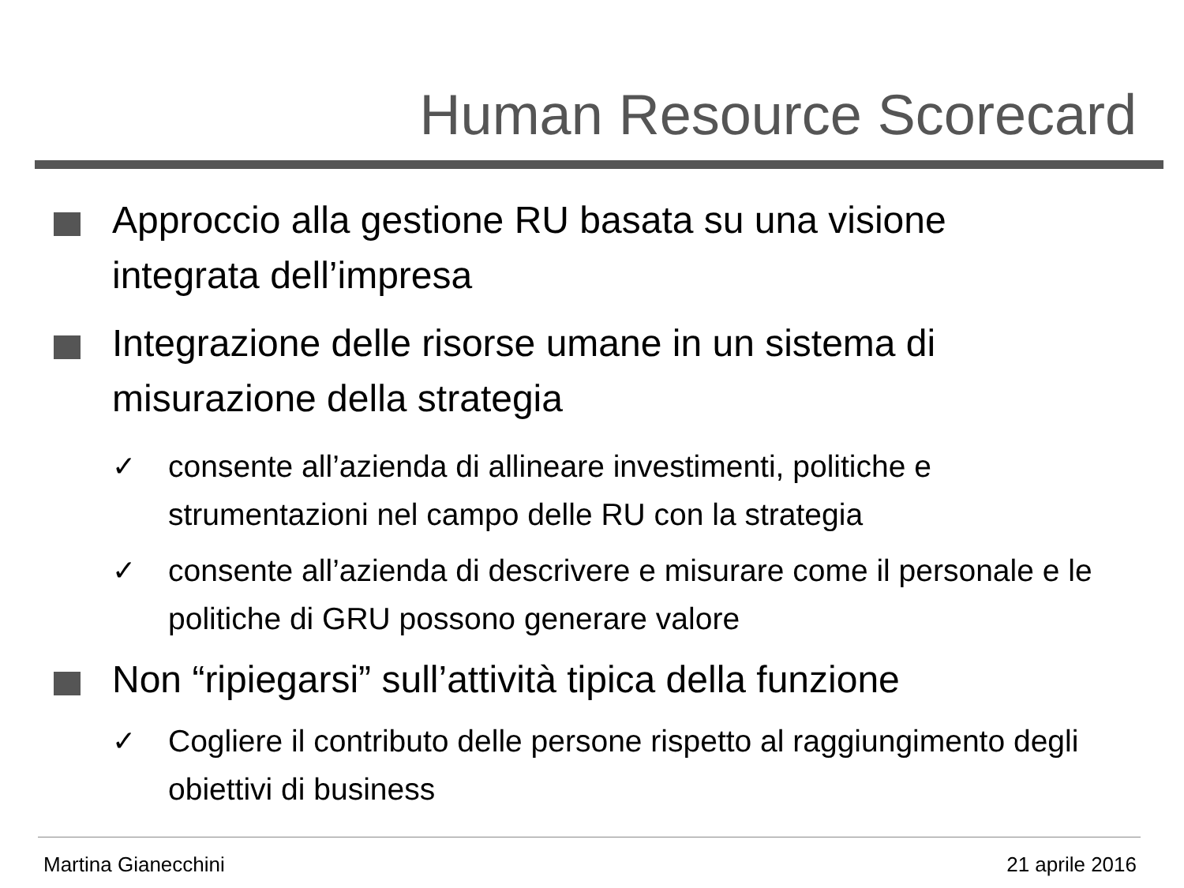Human Resource Scorecard
Approccio alla gestione RU basata su una visione integrata dell’impresa
Integrazione delle risorse umane in un sistema di misurazione della strategia
✓ consente all’azienda di allineare investimenti, politiche e strumentazioni nel campo delle RU con la strategia
✓ consente all’azienda di descrivere e misurare come il personale e le politiche di GRU possono generare valore
Non “ripiegarsi” sull’attività tipica della funzione
✓ Cogliere il contributo delle persone rispetto al raggiungimento degli obiettivi di business
Martina Gianecchini 21 aprile 2016